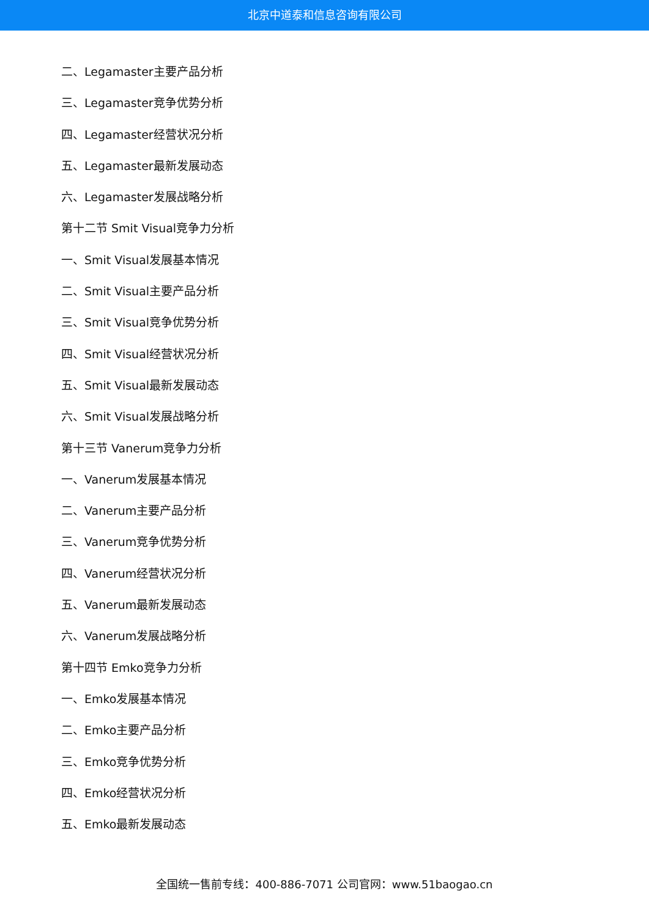北京中道泰和信息咨询有限公司
二、Legamaster主要产品分析
三、Legamaster竞争优势分析
四、Legamaster经营状况分析
五、Legamaster最新发展动态
六、Legamaster发展战略分析
第十二节 Smit Visual竞争力分析
一、Smit Visual发展基本情况
二、Smit Visual主要产品分析
三、Smit Visual竞争优势分析
四、Smit Visual经营状况分析
五、Smit Visual最新发展动态
六、Smit Visual发展战略分析
第十三节 Vanerum竞争力分析
一、Vanerum发展基本情况
二、Vanerum主要产品分析
三、Vanerum竞争优势分析
四、Vanerum经营状况分析
五、Vanerum最新发展动态
六、Vanerum发展战略分析
第十四节 Emko竞争力分析
一、Emko发展基本情况
二、Emko主要产品分析
三、Emko竞争优势分析
四、Emko经营状况分析
五、Emko最新发展动态
全国统一售前专线：400-886-7071 公司官网：www.51baogao.cn